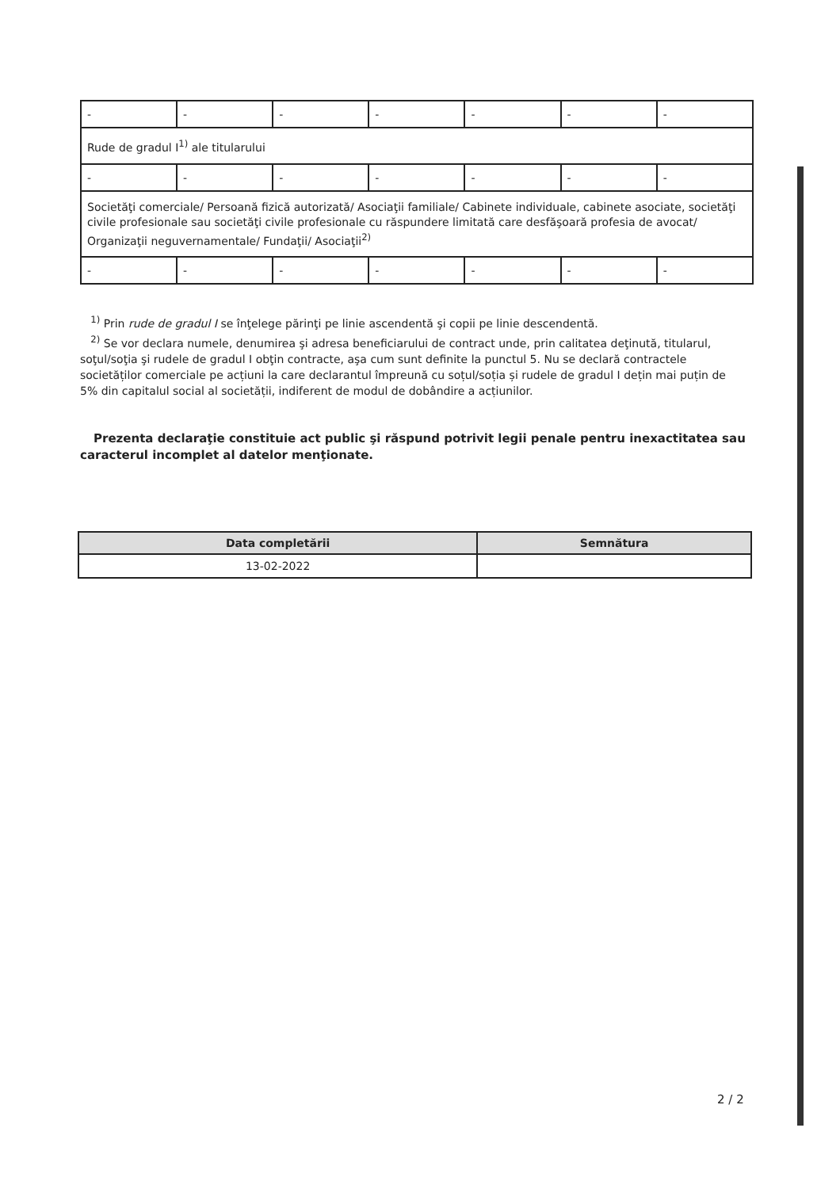| - | - | - | - | - | - | - |
| Rude de gradul I<sup>1)</sup> ale titularului | | | | | | |
| - | - | - | - | - | - | - |
| Societăţi comerciale/ Persoană fizică autorizată/ Asociaţii familiale/ Cabinete individuale, cabinete asociate, societăţi civile profesionale sau societăţi civile profesionale cu răspundere limitată care desfăşoară profesia de avocat/ Organizaţii neguvernamentale/ Fundaţii/ Asociaţii<sup>2)</sup> | | | | | | |
| - | - | - | - | - | - | - |
<sup>1)</sup> Prin rude de gradul I se înţelege părinţi pe linie ascendentă şi copii pe linie descendentă.
<sup>2)</sup> Se vor declara numele, denumirea şi adresa beneficiarului de contract unde, prin calitatea deţinută, titularul, soţul/soţia şi rudele de gradul I obţin contracte, aşa cum sunt definite la punctul 5. Nu se declară contractele societăților comerciale pe acțiuni la care declarantul împreună cu soțul/soția și rudele de gradul I dețin mai puțin de 5% din capitalul social al societății, indiferent de modul de dobândire a acțiunilor.
Prezenta declaraţie constituie act public şi răspund potrivit legii penale pentru inexactitatea sau caracterul incomplet al datelor menţionate.
| Data completării | Semnătura |
| --- | --- |
| 13-02-2022 | |
2 / 2